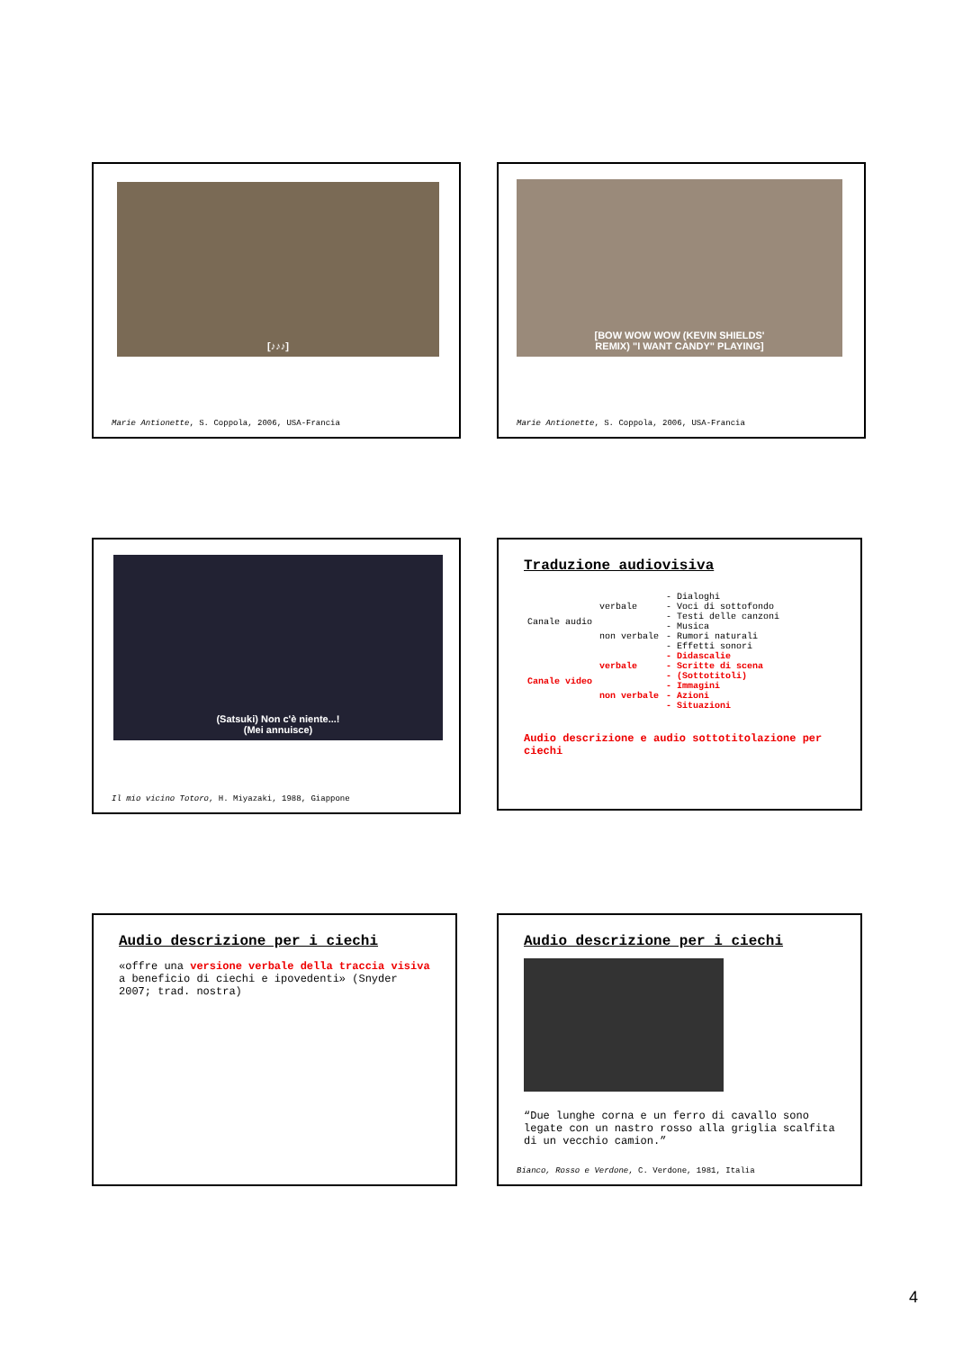[♪♪♪]
Marie Antionette, S. Coppola, 2006, USA-Francia
[BOW WOW WOW (KEVIN SHIELDS'
REMIX) "I WANT CANDY" PLAYING]
Marie Antionette, S. Coppola, 2006, USA-Francia
(Satsuki) Non c'è niente...!
(Mei annuisce)
Il mio vicino Totoro, H. Miyazaki, 1988, Giappone
Traduzione audiovisiva
| Canale audio | verbale | - Dialoghi - Voci di sottofondo - Testi delle canzoni |
| | non verbale | - Musica - Rumori naturali - Effetti sonori |
| Canale video | verbale | - Didascalie - Scritte di scena - (Sottotitoli) |
| | non verbale | - Immagini - Azioni - Situazioni |
Audio descrizione e audio sottotitolazione per ciechi
Audio descrizione per i ciechi
«offre una versione verbale della traccia visiva a beneficio di ciechi e ipovedenti» (Snyder 2007; trad. nostra)
Audio descrizione per i ciechi
“Due lunghe corna e un ferro di cavallo sono legate con un nastro rosso alla griglia scalfita di un vecchio camion.”
Bianco, Rosso e Verdone, C. Verdone, 1981, Italia
4